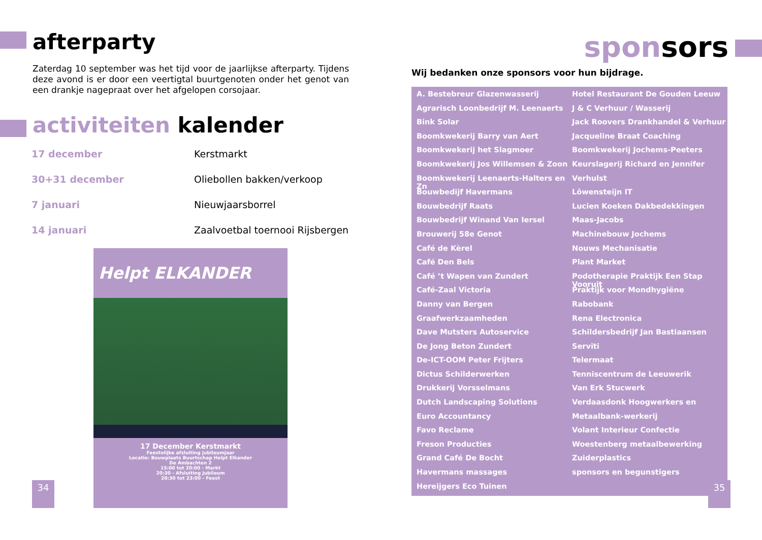afterparty
Zaterdag 10 september was het tijd voor de jaarlijkse afterparty. Tijdens deze avond is er door een veertigtal buurtgenoten onder het genot van een drankje nagepraat over het afgelopen corsojaar.
activiteiten kalender
| 17 december | Kerstmarkt |
| 30+31 december | Oliebollen bakken/verkoop |
| 7 januari | Nieuwjaarsborrel |
| 14 januari | Zaalvoetbal toernooi Rijsbergen |
Helpt ELKANDER
17 December Kerstmarkt
Feestelijke afsluiting jubileumjaar
Locatie: Bouwplaats Buurtschap Helpt Elkander
De Ambachten 2
15:00 tot 20:00 - Markt
20:30 - Afsluiting Jubileum
20:30 tot 23:00 - Feest
34
sponsors
Wij bedanken onze sponsors voor hun bijdrage.
A. Bestebreur Glazenwasserij
Agrarisch Loonbedrijf M. Leenaerts
Bink Solar
Boomkwekerij Barry van Aert
Boomkwekerij het Slagmoer
Boomkwekerij Jos Willemsen & Zoon
Boomkwekerij Leenaerts-Halters en Zn
Bouwbedijf Havermans
Bouwbedrijf Raats
Bouwbedrijf Winand Van Iersel
Brouwerij 58e Genot
Café de Kèrel
Café Den Bels
Café ’t Wapen van Zundert
Café-Zaal Victoria
Danny van Bergen
Graafwerkzaamheden
Dave Mutsters Autoservice
De Jong Beton Zundert
De-ICT-OOM Peter Frijters
Dictus Schilderwerken
Drukkerij Vorsselmans
Dutch Landscaping Solutions
Euro Accountancy
Favo Reclame
Freson Producties
Grand Café De Bocht
Havermans massages
Hereijgers Eco Tuinen
Hotel Restaurant De Gouden Leeuw
J & C Verhuur / Wasserij
Jack Roovers Drankhandel & Verhuur
Jacqueline Braat Coaching
Boomkwekerij Jochems-Peeters
Keurslagerij Richard en Jennifer
Verhulst
Lôwensteijn IT
Lucien Koeken Dakbedekkingen
Maas-Jacobs
Machinebouw Jochems
Nouws Mechanisatie
Plant Market
Podotherapie Praktijk Een Stap Vooruit
Praktijk voor Mondhygiëne
Rabobank
Rena Electronica
Schildersbedrijf Jan Bastiaansen
Serviti
Telermaat
Tenniscentrum de Leeuwerik
Van Erk Stucwerk
Verdaasdonk Hoogwerkers en
Metaalbank-werkerij
Volant Interieur Confectie
Woestenberg metaalbewerking
Zuiderplastics
sponsors en begunstigers
35